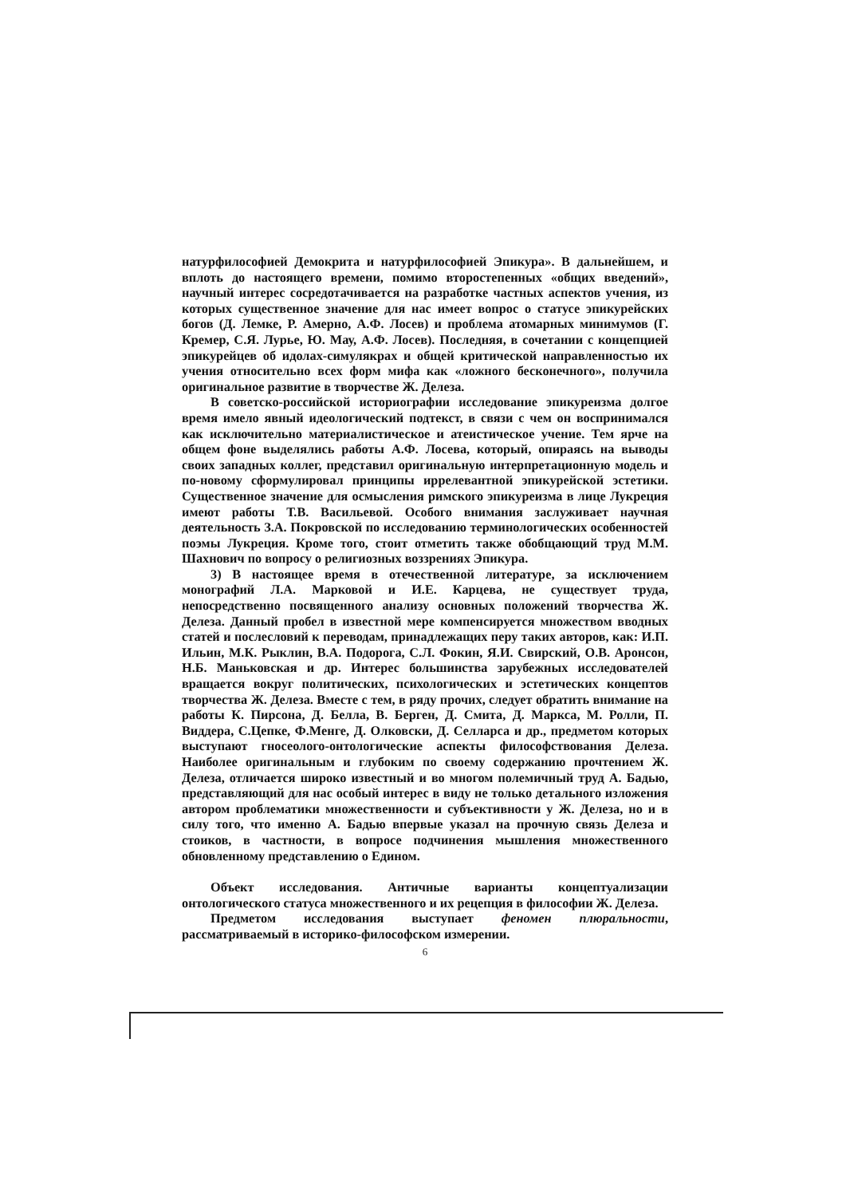натурфилософией Демокрита и натурфилософией Эпикура». В дальнейшем, и вплоть до настоящего времени, помимо второстепенных «общих введений», научный интерес сосредотачивается на разработке частных аспектов учения, из которых существенное значение для нас имеет вопрос о статусе эпикурейских богов (Д. Лемке, Р. Амерно, А.Ф. Лосев) и проблема атомарных минимумов (Г. Кремер, С.Я. Лурье, Ю. Мау, А.Ф. Лосев). Последняя, в сочетании с концепцией эпикурейцев об идолах-симулякрах и общей критической направленностью их учения относительно всех форм мифа как «ложного бесконечного», получила оригинальное развитие в творчестве Ж. Делеза.
В советско-российской историографии исследование эпикуреизма долгое время имело явный идеологический подтекст, в связи с чем он воспринимался как исключительно материалистическое и атеистическое учение. Тем ярче на общем фоне выделялись работы А.Ф. Лосева, который, опираясь на выводы своих западных коллег, представил оригинальную интерпретационную модель и по-новому сформулировал принципы иррелевантной эпикурейской эстетики. Существенное значение для осмысления римского эпикуреизма в лице Лукреция имеют работы Т.В. Васильевой. Особого внимания заслуживает научная деятельность З.А. Покровской по исследованию терминологических особенностей поэмы Лукреция. Кроме того, стоит отметить также обобщающий труд М.М. Шахнович по вопросу о религиозных воззрениях Эпикура.
3) В настоящее время в отечественной литературе, за исключением монографий Л.А. Марковой и И.Е. Карцева, не существует труда, непосредственно посвященного анализу основных положений творчества Ж. Делеза. Данный пробел в известной мере компенсируется множеством вводных статей и послесловий к переводам, принадлежащих перу таких авторов, как: И.П. Ильин, М.К. Рыклин, В.А. Подорога, С.Л. Фокин, Я.И. Свирский, О.В. Аронсон, Н.Б. Маньковская и др. Интерес большинства зарубежных исследователей вращается вокруг политических, психологических и эстетических концептов творчества Ж. Делеза. Вместе с тем, в ряду прочих, следует обратить внимание на работы К. Пирсона, Д. Белла, В. Берген, Д. Смита, Д. Маркса, М. Ролли, П. Виддера, С.Цепке, Ф.Менге, Д. Олковски, Д. Селларса и др., предметом которых выступают гносеолого-онтологические аспекты философствования Делеза. Наиболее оригинальным и глубоким по своему содержанию прочтением Ж. Делеза, отличается широко известный и во многом полемичный труд А. Бадью, представляющий для нас особый интерес в виду не только детального изложения автором проблематики множественности и субъективности у Ж. Делеза, но и в силу того, что именно А. Бадью впервые указал на прочную связь Делеза и стоиков, в частности, в вопросе подчинения мышления множественного обновленному представлению о Едином.
Объект исследования. Античные варианты концептуализации онтологического статуса множественного и их рецепция в философии Ж. Делеза.
Предметом исследования выступает феномен плюральности, рассматриваемый в историко-философском измерении.
6